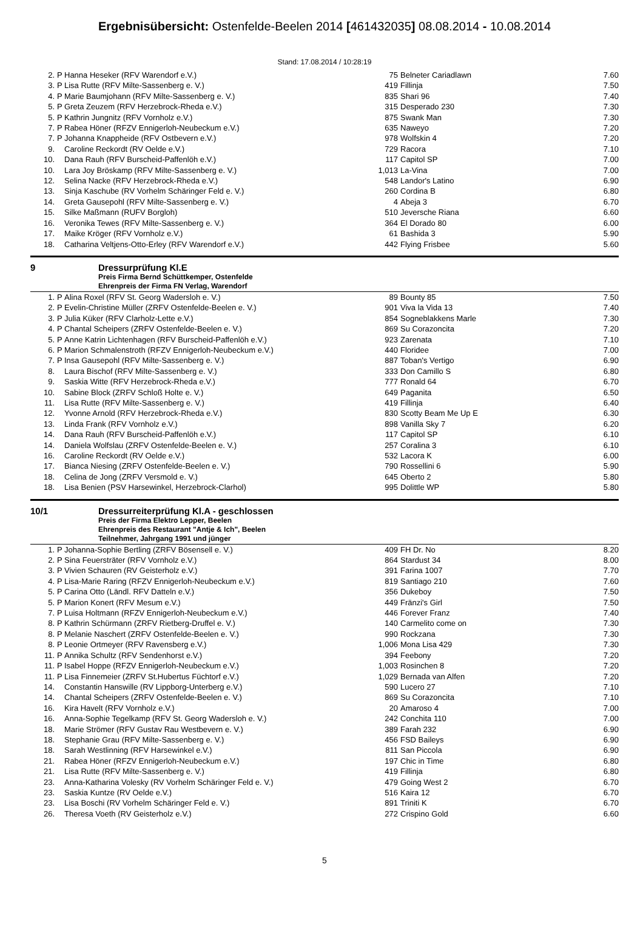Ergebnisübersicht: Ostenfelde-Beelen 2014 [461432035] 08.08.2014 - 10.08.2014
Stand: 17.08.2014 / 10:28:19
| 2. | P | Hanna Heseker (RFV Warendorf e.V.) | 75 | Belneter Cariadlawn | 7.60 |
| 3. | P | Lisa Rutte (RFV Milte-Sassenberg e. V.) | 419 | Fillinja | 7.50 |
| 4. | P | Marie Baumjohann (RFV Milte-Sassenberg e. V.) | 835 | Shari 96 | 7.40 |
| 5. | P | Greta Zeuzem (RFV Herzebrock-Rheda e.V.) | 315 | Desperado 230 | 7.30 |
| 5. | P | Kathrin Jungnitz (RFV Vornholz e.V.) | 875 | Swank Man | 7.30 |
| 7. | P | Rabea Höner (RFZV Ennigerloh-Neubeckum e.V.) | 635 | Naweyo | 7.20 |
| 7. | P | Johanna Knappheide (RFV Ostbevern e.V.) | 978 | Wolfskin 4 | 7.20 |
| 9. | | Caroline Reckordt (RV Oelde e.V.) | 729 | Racora | 7.10 |
| 10. | | Dana Rauh (RFV Burscheid-Paffenlöh e.V.) | 117 | Capitol SP | 7.00 |
| 10. | | Lara Joy Bröskamp (RFV Milte-Sassenberg e. V.) | 1,013 | La-Vina | 7.00 |
| 12. | | Selina Nacke (RFV Herzebrock-Rheda e.V.) | 548 | Landor's Latino | 6.90 |
| 13. | | Sinja Kaschube (RV Vorhelm Schäringer Feld e. V.) | 260 | Cordina B | 6.80 |
| 14. | | Greta Gausepohl (RFV Milte-Sassenberg e. V.) | 4 | Abeja 3 | 6.70 |
| 15. | | Silke Maßmann (RUFV Borgloh) | 510 | Jeversche Riana | 6.60 |
| 16. | | Veronika Tewes (RFV Milte-Sassenberg e. V.) | 364 | El Dorado 80 | 6.00 |
| 17. | | Maike Kröger (RFV Vornholz e.V.) | 61 | Bashida 3 | 5.90 |
| 18. | | Catharina Veltjens-Otto-Erley (RFV Warendorf e.V.) | 442 | Flying Frisbee | 5.60 |
9 Dressurprüfung Kl.E
Preis Firma Bernd Schüttkemper, Ostenfelde
Ehrenpreis der Firma FN Verlag, Warendorf
| 1. | P | Alina Roxel (RFV St. Georg Wadersloh e. V.) | 89 | Bounty 85 | 7.50 |
| 2. | P | Evelin-Christine Müller (ZRFV Ostenfelde-Beelen e. V.) | 901 | Viva la Vida 13 | 7.40 |
| 3. | P | Julia Küker (RFV Clarholz-Lette e.V.) | 854 | Sogneblakkens Marle | 7.30 |
| 4. | P | Chantal Scheipers (ZRFV Ostenfelde-Beelen e. V.) | 869 | Su Corazoncita | 7.20 |
| 5. | P | Anne Katrin Lichtenhagen (RFV Burscheid-Paffenlöh e.V.) | 923 | Zarenata | 7.10 |
| 6. | P | Marion Schmalenstroth (RFZV Ennigerloh-Neubeckum e.V.) | 440 | Floridee | 7.00 |
| 7. | P | Insa Gausepohl (RFV Milte-Sassenberg e. V.) | 887 | Toban's Vertigo | 6.90 |
| 8. | | Laura Bischof (RFV Milte-Sassenberg e. V.) | 333 | Don Camillo S | 6.80 |
| 9. | | Saskia Witte (RFV Herzebrock-Rheda e.V.) | 777 | Ronald 64 | 6.70 |
| 10. | | Sabine Block (ZRFV Schloß Holte e. V.) | 649 | Paganita | 6.50 |
| 11. | | Lisa Rutte (RFV Milte-Sassenberg e. V.) | 419 | Fillinja | 6.40 |
| 12. | | Yvonne Arnold (RFV Herzebrock-Rheda e.V.) | 830 | Scotty Beam Me Up E | 6.30 |
| 13. | | Linda Frank (RFV Vornholz e.V.) | 898 | Vanilla Sky 7 | 6.20 |
| 14. | | Dana Rauh (RFV Burscheid-Paffenlöh e.V.) | 117 | Capitol SP | 6.10 |
| 14. | | Daniela Wolfslau (ZRFV Ostenfelde-Beelen e. V.) | 257 | Coralina 3 | 6.10 |
| 16. | | Caroline Reckordt (RV Oelde e.V.) | 532 | Lacora K | 6.00 |
| 17. | | Bianca Niesing (ZRFV Ostenfelde-Beelen e. V.) | 790 | Rossellini 6 | 5.90 |
| 18. | | Celina de Jong (ZRFV Versmold e. V.) | 645 | Oberto 2 | 5.80 |
| 18. | | Lisa Benien (PSV Harsewinkel, Herzebrock-Clarhol) | 995 | Dolittle WP | 5.80 |
10/1 Dressurreiterprüfung Kl.A - geschlossen
Preis der Firma Elektro Lepper, Beelen
Ehrenpreis des Restaurant "Antje & Ich", Beelen
Teilnehmer, Jahrgang 1991 und jünger
| 1. | P | Johanna-Sophie Bertling (ZRFV Bösensell e. V.) | 409 | FH Dr. No | 8.20 |
| 2. | P | Sina Feuersträter (RFV Vornholz e.V.) | 864 | Stardust 34 | 8.00 |
| 3. | P | Vivien Schauren (RV Geisterholz e.V.) | 391 | Farina 1007 | 7.70 |
| 4. | P | Lisa-Marie Raring (RFZV Ennigerloh-Neubeckum e.V.) | 819 | Santiago 210 | 7.60 |
| 5. | P | Carina Otto (Ländl. RFV Datteln e.V.) | 356 | Dukeboy | 7.50 |
| 5. | P | Marion Konert (RFV Mesum e.V.) | 449 | Fränzi's Girl | 7.50 |
| 7. | P | Luisa Holtmann (RFZV Ennigerloh-Neubeckum e.V.) | 446 | Forever Franz | 7.40 |
| 8. | P | Kathrin Schürmann (ZRFV Rietberg-Druffel e. V.) | 140 | Carmelito come on | 7.30 |
| 8. | P | Melanie Naschert (ZRFV Ostenfelde-Beelen e. V.) | 990 | Rockzana | 7.30 |
| 8. | P | Leonie Ortmeyer (RFV Ravensberg e.V.) | 1,006 | Mona Lisa 429 | 7.30 |
| 11. | P | Annika Schultz (RFV Sendenhorst e.V.) | 394 | Feebony | 7.20 |
| 11. | P | Isabel Hoppe (RFZV Ennigerloh-Neubeckum e.V.) | 1,003 | Rosinchen 8 | 7.20 |
| 11. | P | Lisa Finnemeier (ZRFV St.Hubertus Füchtorf e.V.) | 1,029 | Bernada van Alfen | 7.20 |
| 14. | | Constantin Hanswille (RV Lippborg-Unterberg e.V.) | 590 | Lucero 27 | 7.10 |
| 14. | | Chantal Scheipers (ZRFV Ostenfelde-Beelen e. V.) | 869 | Su Corazoncita | 7.10 |
| 16. | | Kira Havelt (RFV Vornholz e.V.) | 20 | Amaroso 4 | 7.00 |
| 16. | | Anna-Sophie Tegelkamp (RFV St. Georg Wadersloh e. V.) | 242 | Conchita 110 | 7.00 |
| 18. | | Marie Strömer (RFV Gustav Rau Westbevern e. V.) | 389 | Farah 232 | 6.90 |
| 18. | | Stephanie Grau (RFV Milte-Sassenberg e. V.) | 456 | FSD Baileys | 6.90 |
| 18. | | Sarah Westlinning (RFV Harsewinkel e.V.) | 811 | San Piccola | 6.90 |
| 21. | | Rabea Höner (RFZV Ennigerloh-Neubeckum e.V.) | 197 | Chic in Time | 6.80 |
| 21. | | Lisa Rutte (RFV Milte-Sassenberg e. V.) | 419 | Fillinja | 6.80 |
| 23. | | Anna-Katharina Volesky (RV Vorhelm Schäringer Feld e. V.) | 479 | Going West 2 | 6.70 |
| 23. | | Saskia Kuntze (RV Oelde e.V.) | 516 | Kaira 12 | 6.70 |
| 23. | | Lisa Boschi (RV Vorhelm Schäringer Feld e. V.) | 891 | Triniti K | 6.70 |
| 26. | | Theresa Voeth (RV Geisterholz e.V.) | 272 | Crispino Gold | 6.60 |
5